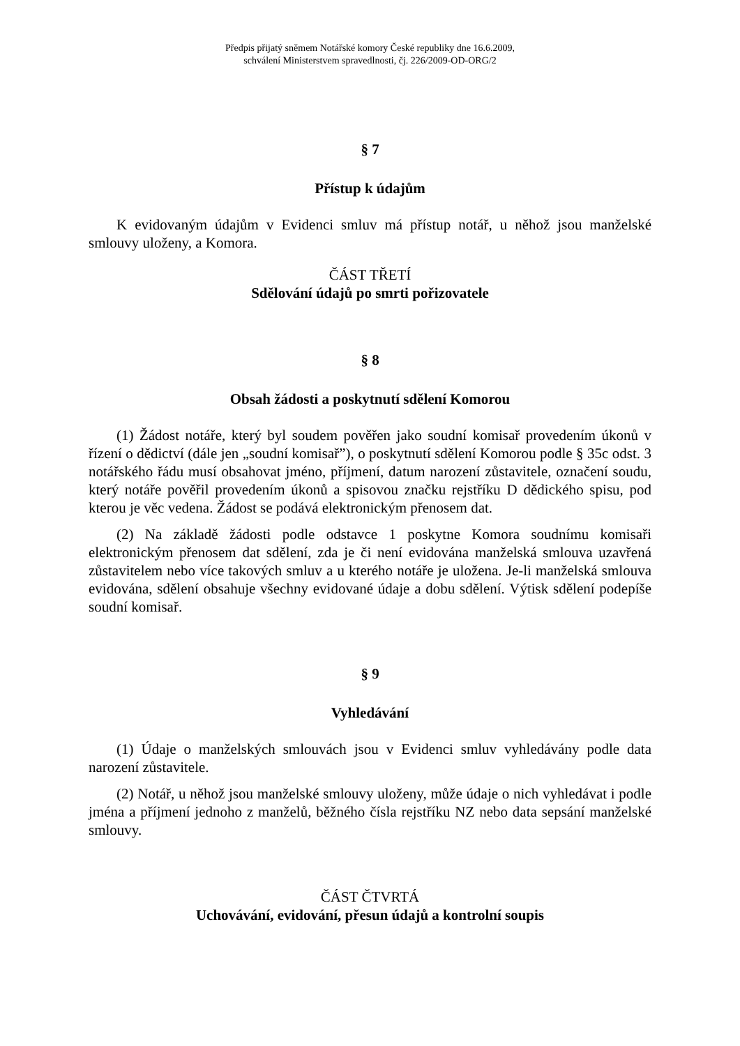Předpis přijatý sněmem Notářské komory České republiky dne 16.6.2009,
schválení Ministerstvem spravedlnosti, čj. 226/2009-OD-ORG/2
§ 7
Přístup k údajům
K evidovaným údajům v Evidenci smluv má přístup notář, u něhož jsou manželské smlouvy uloženy, a Komora.
ČÁST TŘETÍ
Sdělování údajů po smrti pořizovatele
§ 8
Obsah žádosti a poskytnutí sdělení Komorou
(1) Žádost notáře, který byl soudem pověřen jako soudní komisař provedením úkonů v řízení o dědictví (dále jen „soudní komisař”), o poskytnutí sdělení Komorou podle § 35c odst. 3 notářského řádu musí obsahovat jméno, příjmení, datum narození zůstavitele, označení soudu, který notáře pověřil provedením úkonů a spisovou značku rejstříku D dědického spisu, pod kterou je věc vedena. Žádost se podává elektronickým přenosem dat.
(2) Na základě žádosti podle odstavce 1 poskytne Komora soudnímu komisaři elektronickým přenosem dat sdělení, zda je či není evidována manželská smlouva uzavřená zůstavitelem nebo více takových smluv a u kterého notáře je uložena. Je-li manželská smlouva evidována, sdělení obsahuje všechny evidované údaje a dobu sdělení. Výtisk sdělení podepíše soudní komisař.
§ 9
Vyhledávání
(1) Údaje o manželských smlouvách jsou v Evidenci smluv vyhledávány podle data narození zůstavitele.
(2) Notář, u něhož jsou manželské smlouvy uloženy, může údaje o nich vyhledávat i podle jména a příjmení jednoho z manželů, běžného čísla rejstříku NZ nebo data sepsání manželské smlouvy.
ČÁST ČTVRTÁ
Uchovávání, evidování, přesun údajů a kontrolní soupis